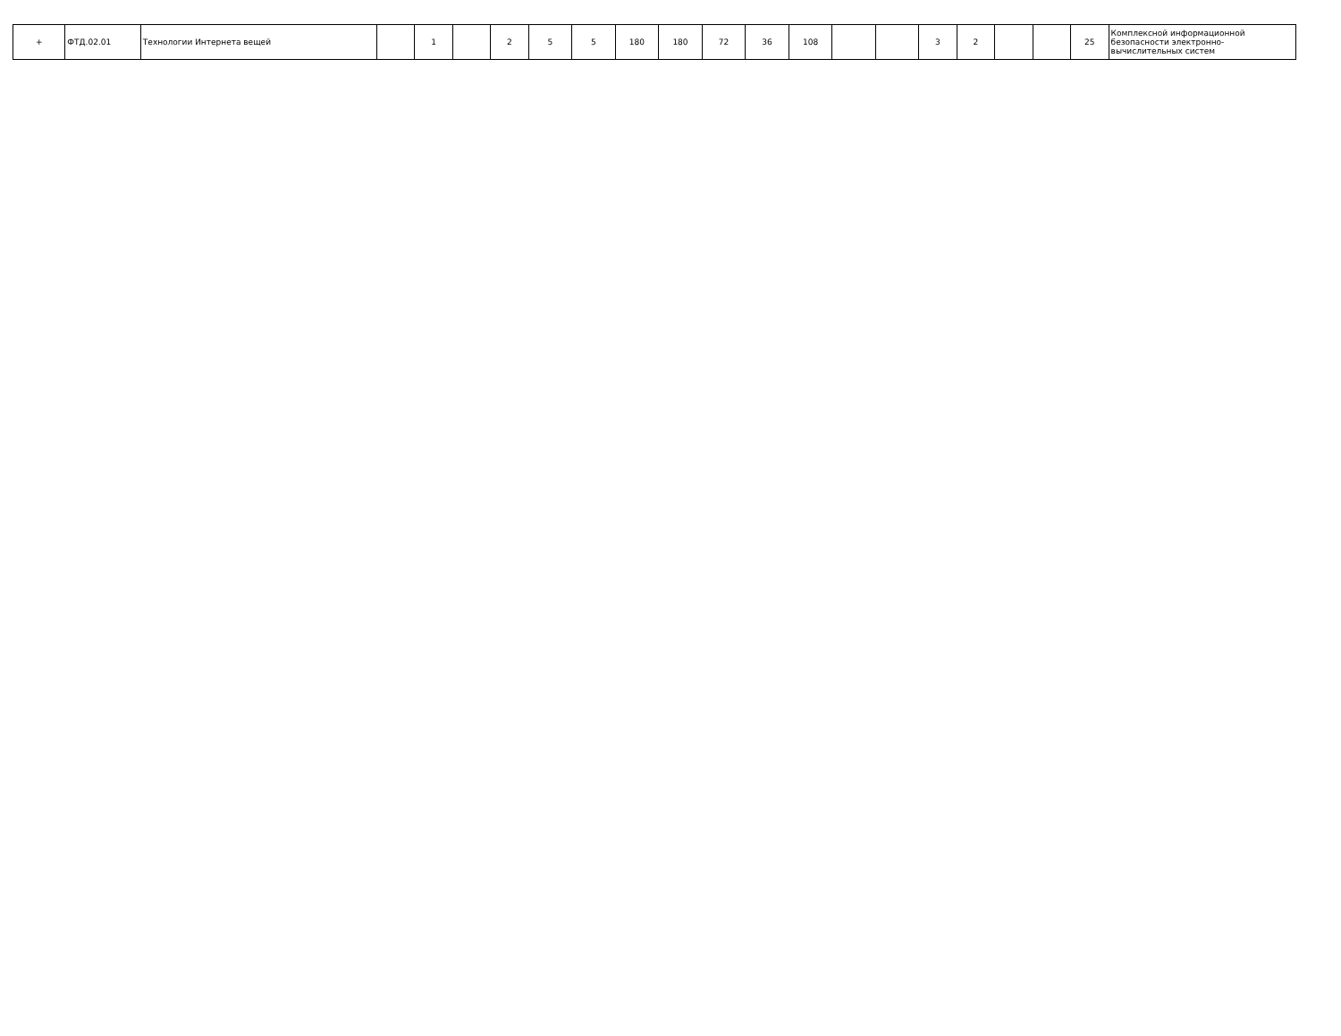| + | ФТД.02.01 | Технологии Интернета вещей | | 1 | | 2 | 5 | 5 | 180 | 180 | 72 | 36 | 108 | | | 3 | 2 | | | 25 | Комплексной информационной безопасности электронно-вычислительных систем |